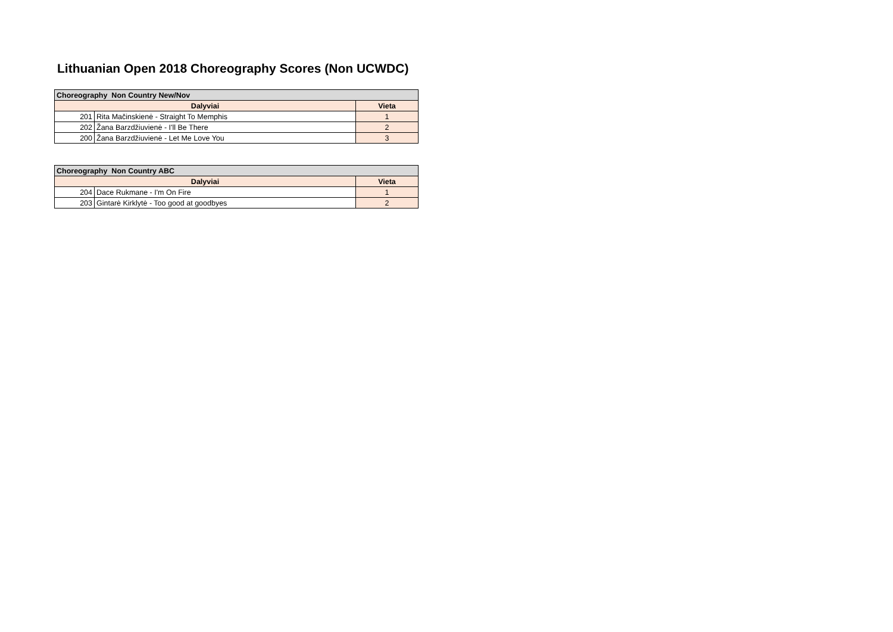Lithuanian Open 2018 Choreography Scores (Non UCWDC)
| Choreography Non Country New/Nov | | |
| --- | --- | --- |
| Dalyviai | | Vieta |
| 201 | Rita Mačinskienė - Straight To Memphis | 1 |
| 202 | Žana Barzdžiuvienė - I'll Be There | 2 |
| 200 | Žana Barzdžiuvienė - Let Me Love You | 3 |
| Choreography Non Country ABC | | |
| --- | --- | --- |
| Dalyviai | | Vieta |
| 204 | Dace Rukmane - I'm On Fire | 1 |
| 203 | Gintarė Kirklytė - Too good at goodbyes | 2 |